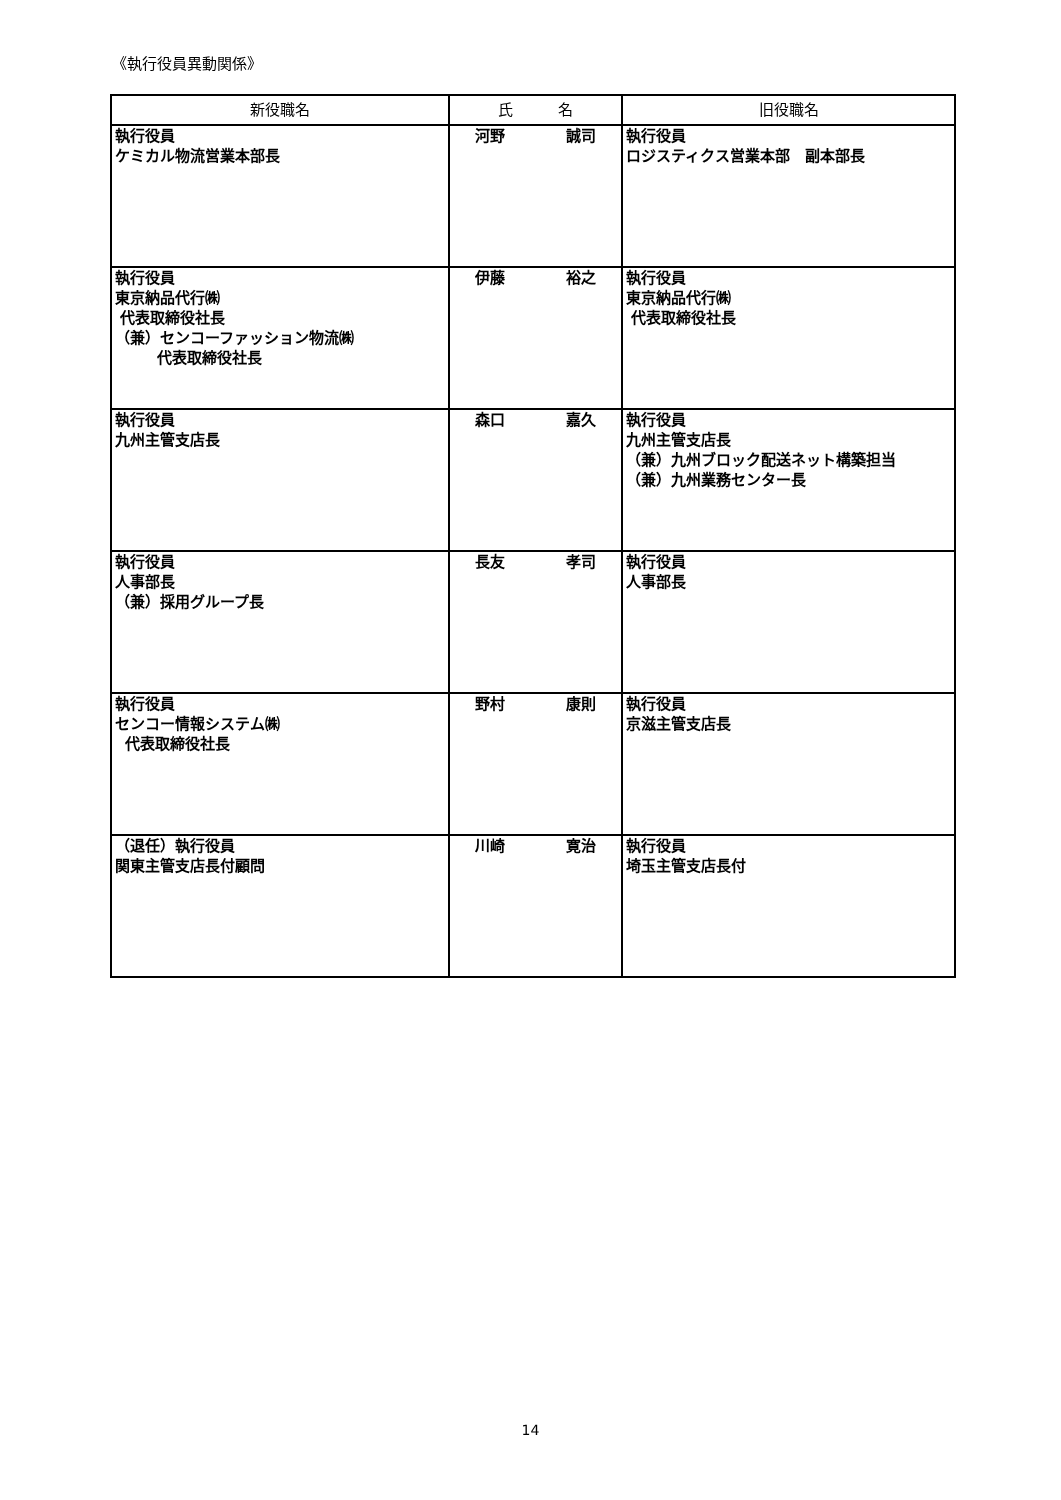《執行役員異動関係》
| 新役職名 | 氏 名 | 旧役職名 |
| --- | --- | --- |
| 執行役員 ケミカル物流営業本部長 | 河野 誠司 | 執行役員 ロジスティクス営業本部 副本部長 |
| 執行役員 東京納品代行㈱ 代表取締役社長 （兼）センコーファッション物流㈱ 代表取締役社長 | 伊藤 裕之 | 執行役員 東京納品代行㈱ 代表取締役社長 |
| 執行役員 九州主管支店長 | 森口 嘉久 | 執行役員 九州主管支店長 （兼）九州ブロック配送ネット構築担当 （兼）九州業務センター長 |
| 執行役員 人事部長 （兼）採用グループ長 | 長友 孝司 | 執行役員 人事部長 |
| 執行役員 センコー情報システム㈱ 代表取締役社長 | 野村 康則 | 執行役員 京滋主管支店長 |
| （退任）執行役員 関東主管支店長付顧問 | 川崎 寛治 | 執行役員 埼玉主管支店長付 |
14